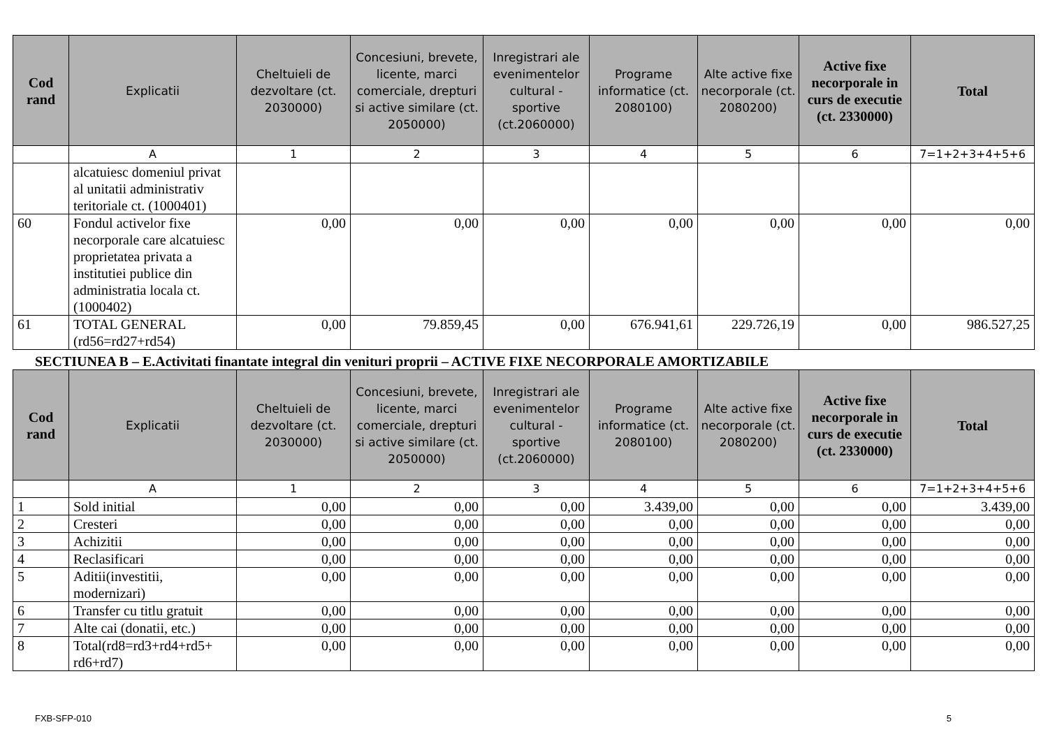| Cod rand | Explicatii | Cheltuieli de dezvoltare (ct. 2030000) | Concesiuni, brevete, licente, marci comerciale, drepturi si active similare (ct. 2050000) | Inregistrari ale evenimentelor cultural - sportive (ct.2060000) | Programe informatice (ct. 2080100) | Alte active fixe necorporale (ct. 2080200) | Active fixe necorporale in curs de executie (ct. 2330000) | Total |
| --- | --- | --- | --- | --- | --- | --- | --- | --- |
| | A | 1 | 2 | 3 | 4 | 5 | 6 | 7=1+2+3+4+5+6 |
| | alcatuiesc domeniul privat al unitatii administrativ teritoriale ct. (1000401) | | | | | | | |
| 60 | Fondul activelor fixe necorporale care alcatuiesc proprietatea privata a institutiei publice din administratia locala ct. (1000402) | 0,00 | 0,00 | 0,00 | 0,00 | 0,00 | 0,00 | 0,00 |
| 61 | TOTAL GENERAL (rd56=rd27+rd54) | 0,00 | 79.859,45 | 0,00 | 676.941,61 | 229.726,19 | 0,00 | 986.527,25 |
SECTIUNEA B – E.Activitati finantate integral din venituri proprii – ACTIVE FIXE NECORPORALE AMORTIZABILE
| Cod rand | Explicatii | Cheltuieli de dezvoltare (ct. 2030000) | Concesiuni, brevete, licente, marci comerciale, drepturi si active similare (ct. 2050000) | Inregistrari ale evenimentelor cultural - sportive (ct.2060000) | Programe informatice (ct. 2080100) | Alte active fixe necorporale (ct. 2080200) | Active fixe necorporale in curs de executie (ct. 2330000) | Total |
| --- | --- | --- | --- | --- | --- | --- | --- | --- |
| | A | 1 | 2 | 3 | 4 | 5 | 6 | 7=1+2+3+4+5+6 |
| 1 | Sold initial | 0,00 | 0,00 | 0,00 | 3.439,00 | 0,00 | 0,00 | 3.439,00 |
| 2 | Cresteri | 0,00 | 0,00 | 0,00 | 0,00 | 0,00 | 0,00 | 0,00 |
| 3 | Achizitii | 0,00 | 0,00 | 0,00 | 0,00 | 0,00 | 0,00 | 0,00 |
| 4 | Reclasificari | 0,00 | 0,00 | 0,00 | 0,00 | 0,00 | 0,00 | 0,00 |
| 5 | Aditii(investitii, modernizari) | 0,00 | 0,00 | 0,00 | 0,00 | 0,00 | 0,00 | 0,00 |
| 6 | Transfer cu titlu gratuit | 0,00 | 0,00 | 0,00 | 0,00 | 0,00 | 0,00 | 0,00 |
| 7 | Alte cai (donatii, etc.) | 0,00 | 0,00 | 0,00 | 0,00 | 0,00 | 0,00 | 0,00 |
| 8 | Total(rd8=rd3+rd4+rd5+ rd6+rd7) | 0,00 | 0,00 | 0,00 | 0,00 | 0,00 | 0,00 | 0,00 |
FXB-SFP-010 5